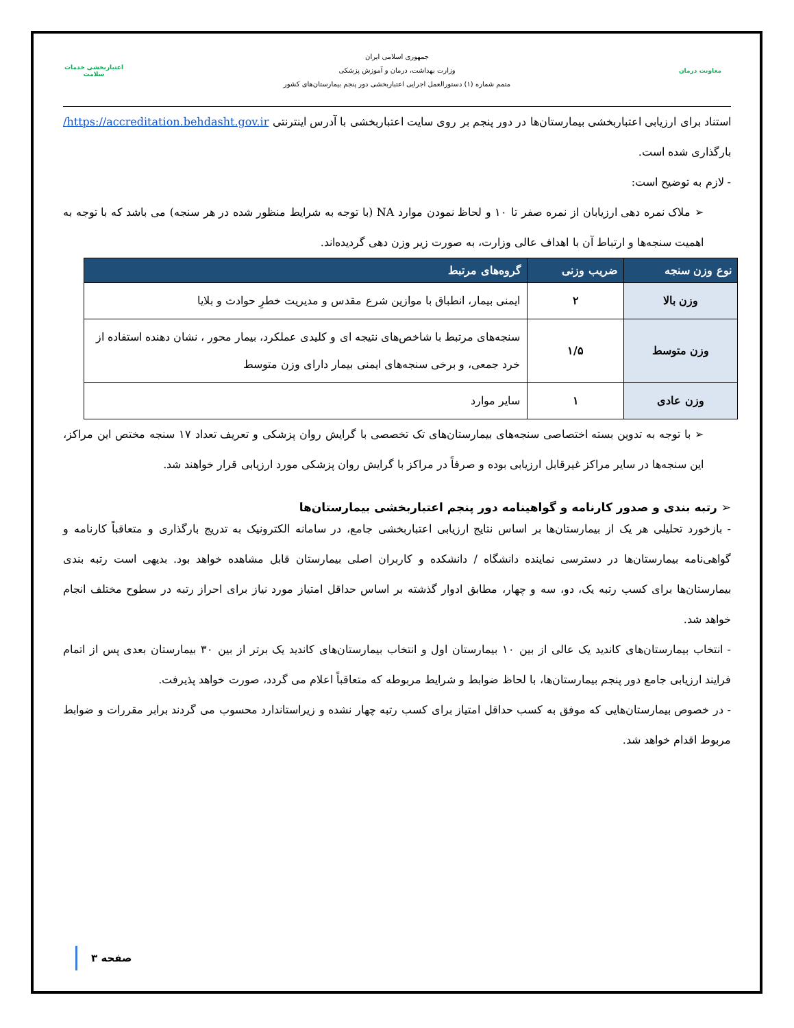معاونت درمان
جمهوری اسلامی ایران
وزارت بهداشت، درمان و آموزش پزشکی
متمم شماره (۱) دستورالعمل اجرایی اعتباربخشی دور پنجم بیمارستان‌های کشور
اعتباربخشی خدمات سلامت
استناد برای ارزیابی اعتباربخشی بیمارستان‌ها در دور پنجم بر روی سایت اعتباربخشی با آدرس اینترنتی https://accreditation.behdasht.gov.ir/بارگذاری شده است.
- لازم به توضیح است:
➢ ملاک نمره دهی ارزیابان از نمره صفر تا ۱۰ و لحاظ نمودن موارد NA (با توجه به شرایط منظور شده در هر سنجه) می باشد که با توجه به اهمیت سنجه‌ها و ارتباط آن با اهداف عالی وزارت، به صورت زیر وزن دهی گردیده‌اند.
| نوع وزن سنجه | ضریب وزنی | گروه‌های مرتبط |
| --- | --- | --- |
| وزن بالا | ۲ | ایمنی بیمار، انطباق با موازین شرع مقدس و مدیریت خطرِ حوادث و بلایا |
| وزن متوسط | ۱/۵ | سنجه‌های مرتبط با شاخص‌های نتیجه ای و کلیدی عملکرد، بیمار محور ، نشان دهنده استفاده از خرد جمعی، و برخی سنجه‌های ایمنی بیمار دارای وزن متوسط |
| وزن عادی | ۱ | سایر موارد |
➢ با توجه به تدوین بسته اختصاصی سنجه‌های بیمارستان‌های تک تخصصی با گرایش روان پزشکی و تعریف تعداد ۱۷ سنجه مختص این مراکز، این سنجه‌ها در سایر مراکز غیرقابل ارزیابی بوده و صرفاً در مراکز با گرایش روان پزشکی مورد ارزیابی قرار خواهند شد.
➢ رتبه بندی و صدور کارنامه و گواهینامه دور پنجم اعتباربخشی بیمارستان‌ها
- بازخورد تحلیلی هر یک از بیمارستان‌ها بر اساس نتایج ارزیابی اعتباربخشی جامع، در سامانه الکترونیک به تدریج بارگذاری و متعاقباً کارنامه و گواهی‌نامه بیمارستان‌ها در دسترسی نماینده دانشگاه / دانشکده و کاربران اصلی بیمارستان قابل مشاهده خواهد بود. بدیهی است رتبه بندی بیمارستان‌ها برای کسب رتبه یک، دو، سه و چهار، مطابق ادوار گذشته بر اساس حداقل امتیاز مورد نیاز برای احراز رتبه در سطوح مختلف انجام خواهد شد.
- انتخاب بیمارستان‌های کاندید یک عالی از بین ۱۰ بیمارستان اول و انتخاب بیمارستان‌های کاندید یک برتر از بین ۳۰ بیمارستان بعدی پس از اتمام فرایند ارزیابی جامع دور پنجم بیمارستان‌ها، با لحاظ ضوابط و شرایط مربوطه که متعاقباً اعلام می گردد، صورت خواهد پذیرفت.
- در خصوص بیمارستان‌هایی که موفق به کسب حداقل امتیاز برای کسب رتبه چهار نشده و زیراستاندارد محسوب می گردند برابر مقررات و ضوابط مربوط اقدام خواهد شد.
صفحه ۳